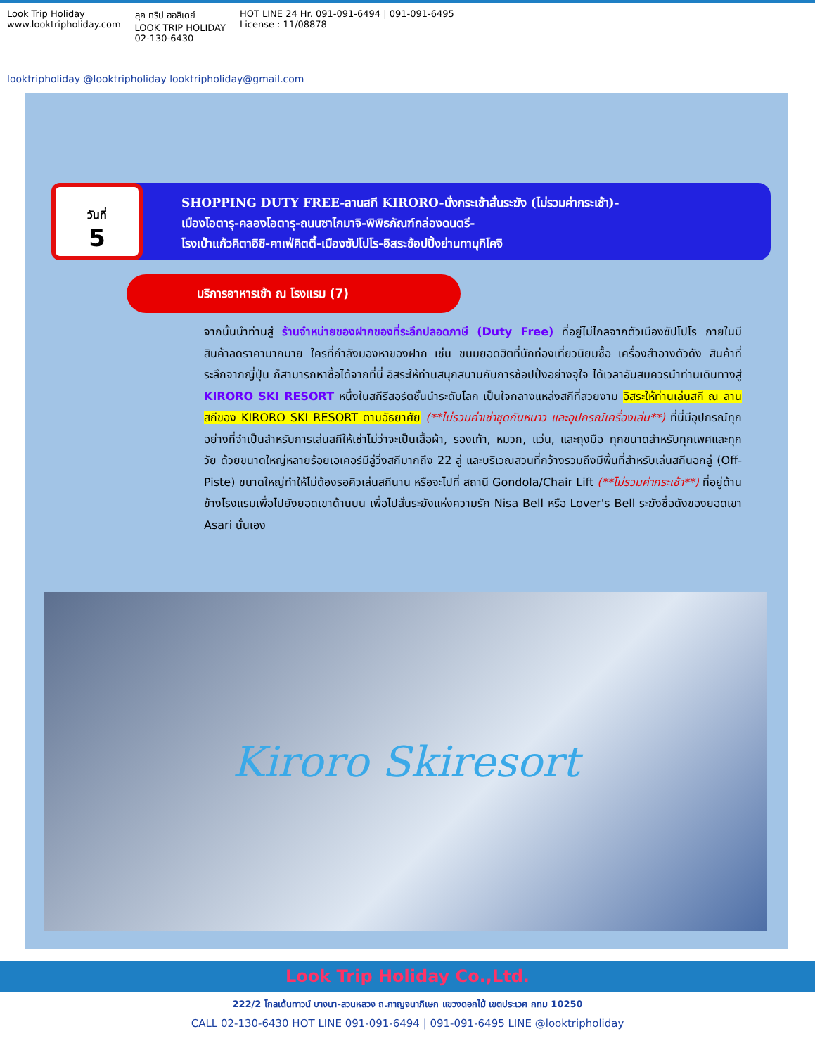Look Trip Holiday
www.looktripholiday.com
ลุค ทริป ฮอลิเดย์
LOOK TRIP HOLIDAY
02-130-6430
HOT LINE 24 Hr. 091-091-6494 | 091-091-6495
License : 11/08878
looktripholiday @looktripholiday looktripholiday@gmail.com
วันที่
5
SHOPPING DUTY FREE-ลานสกี KIRORO-นั่งกระเช้าสั่นระฆัง (ไม่รวมค่ากระเช้า)-
เมืองโอตารุ-คลองโอตารุ-ถนนซาไกมาจิ-พิพิธภัณฑ์กล่องดนตรี-
โรงเป่าแก้วคิตาอิชิ-คาเฟ่คิตตี้-เมืองซัปโปโร-อิสระช้อปปิ้งย่านทานุกิโคจิ
บริการอาหารเช้า ณ โรงแรม (7)
จากนั้นนำท่านสู่ ร้านจำหน่ายของฝากของที่ระลึกปลอดภาษี (Duty Free) ที่อยู่ไม่ไกลจากตัวเมืองซัปโปโร ภายในมีสินค้าลดราคามากมาย ใครที่กำลังมองหาของฝาก เช่น ขนมยอดฮิตที่นักท่องเที่ยวนิยมซื้อ เครื่องสำอางตัวดัง สินค้าที่ระลึกจากญี่ปุ่น ก็สามารถหาซื้อได้จากที่นี่ อิสระให้ท่านสนุกสนานกับการช้อปปิ้งอย่างจุใจ ได้เวลาอันสมควรนำท่านเดินทางสู่ KIRORO SKI RESORT หนึ่งในสกีรีสอร์ตชั้นนำระดับโลก เป็นใจกลางแหล่งสกีที่สวยงาม อิสระให้ท่านเล่นสกี ณ ลานสกีของ KIRORO SKI RESORT ตามอัธยาศัย (**ไม่รวมค่าเช่าชุดกันหนาว และอุปกรณ์เครื่องเล่น**) ที่นี่มีอุปกรณ์ทุกอย่างที่จำเป็นสำหรับการเล่นสกีให้เช่าไม่ว่าจะเป็นเสื้อผ้า, รองเท้า, หมวก, แว่น, และถุงมือ ทุกขนาดสำหรับทุกเพศและทุกวัย ด้วยขนาดใหญ่หลายร้อยเอเคอร์มีลู่วิ่งสกีมากถึง 22 ลู่ และบริเวณสวนที่กว้างรวมถึงมีพื้นที่สำหรับเล่นสกีนอกลู่ (Off-Piste) ขนาดใหญ่ทำให้ไม่ต้องรอคิวเล่นสกีนาน หรือจะไปที่ สถานี Gondola/Chair Lift (**ไม่รวมค่ากระเช้า**) ที่อยู่ด้านข้างโรงแรมเพื่อไปยังยอดเขาด้านบน เพื่อไปสั่นระฆังแห่งความรัก Nisa Bell หรือ Lover's Bell ระฆังชื่อดังของยอดเขา Asari นั่นเอง
Kiroro Skiresort
Look Trip Holiday Co.,Ltd.
222/2 โกลเด้นทาวน์ บางนา-สวนหลวง ถ.กาญจนาภิเษก แขวงดอกไม้ เขตประเวศ กทม 10250
CALL 02-130-6430 HOT LINE 091-091-6494 | 091-091-6495 LINE @looktripholiday